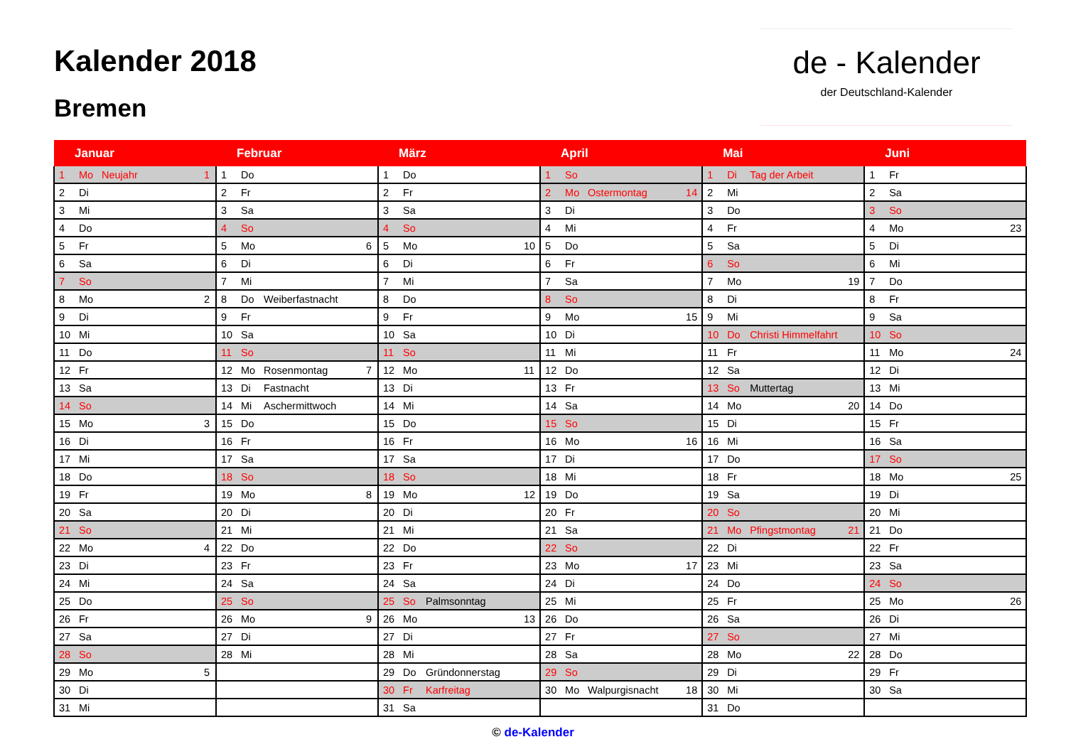Kalender 2018
Bremen
de - Kalender
der Deutschland-Kalender
| Januar | | | | Februar | | | | März | | | | April | | | | Mai | | | | Juni | | | |
| --- | --- | --- | --- | --- | --- | --- | --- | --- | --- | --- | --- | --- | --- | --- | --- | --- | --- | --- | --- | --- | --- | --- | --- |
| 1 | Mo | Neujahr | 1 | 1 | Do | | | 1 | Do | | | 1 | So | | | 1 | Di | Tag der Arbeit | | 1 | Fr | | |
| 2 | Di | | | 2 | Fr | | | 2 | Fr | | | 2 | Mo | Ostermontag | 14 | 2 | Mi | | | 2 | Sa | | |
| 3 | Mi | | | 3 | Sa | | | 3 | Sa | | | 3 | Di | | | 3 | Do | | | 3 | So | | |
| 4 | Do | | | 4 | So | | | 4 | So | | | 4 | Mi | | | 4 | Fr | | | 4 | Mo | | 23 |
| 5 | Fr | | | 5 | Mo | | 6 | 5 | Mo | | 10 | 5 | Do | | | 5 | Sa | | | 5 | Di | | |
| 6 | Sa | | | 6 | Di | | | 6 | Di | | | 6 | Fr | | | 6 | So | | | 6 | Mi | | |
| 7 | So | | | 7 | Mi | | | 7 | Mi | | | 7 | Sa | | | 7 | Mo | | 19 | 7 | Do | | |
| 8 | Mo | | 2 | 8 | Do | Weiberfastnacht | | 8 | Do | | | 8 | So | | | 8 | Di | | | 8 | Fr | | |
| 9 | Di | | | 9 | Fr | | | 9 | Fr | | | 9 | Mo | | 15 | 9 | Mi | | | 9 | Sa | | |
| 10 | Mi | | | 10 | Sa | | | 10 | Sa | | | 10 | Di | | | 10 | Do | Christi Himmelfahrt | | 10 | So | | |
| 11 | Do | | | 11 | So | | | 11 | So | | | 11 | Mi | | | 11 | Fr | | | 11 | Mo | | 24 |
| 12 | Fr | | | 12 | Mo | Rosenmontag | 7 | 12 | Mo | | 11 | 12 | Do | | | 12 | Sa | | | 12 | Di | | |
| 13 | Sa | | | 13 | Di | Fastnacht | | 13 | Di | | | 13 | Fr | | | 13 | So | Muttertag | | 13 | Mi | | |
| 14 | So | | | 14 | Mi | Aschermittwoch | | 14 | Mi | | | 14 | Sa | | | 14 | Mo | | 20 | 14 | Do | | |
| 15 | Mo | | 3 | 15 | Do | | | 15 | Do | | | 15 | So | | | 15 | Di | | | 15 | Fr | | |
| 16 | Di | | | 16 | Fr | | | 16 | Fr | | | 16 | Mo | | 16 | 16 | Mi | | | 16 | Sa | | |
| 17 | Mi | | | 17 | Sa | | | 17 | Sa | | | 17 | Di | | | 17 | Do | | | 17 | So | | |
| 18 | Do | | | 18 | So | | | 18 | So | | | 18 | Mi | | | 18 | Fr | | | 18 | Mo | | 25 |
| 19 | Fr | | | 19 | Mo | | 8 | 19 | Mo | | 12 | 19 | Do | | | 19 | Sa | | | 19 | Di | | |
| 20 | Sa | | | 20 | Di | | | 20 | Di | | | 20 | Fr | | | 20 | So | | | 20 | Mi | | |
| 21 | So | | | 21 | Mi | | | 21 | Mi | | | 21 | Sa | | | 21 | Mo | Pfingstmontag | 21 | 21 | Do | | |
| 22 | Mo | | 4 | 22 | Do | | | 22 | Do | | | 22 | So | | | 22 | Di | | | 22 | Fr | | |
| 23 | Di | | | 23 | Fr | | | 23 | Fr | | | 23 | Mo | | 17 | 23 | Mi | | | 23 | Sa | | |
| 24 | Mi | | | 24 | Sa | | | 24 | Sa | | | 24 | Di | | | 24 | Do | | | 24 | So | | |
| 25 | Do | | | 25 | So | | | 25 | So | Palmsonntag | | 25 | Mi | | | 25 | Fr | | | 25 | Mo | | 26 |
| 26 | Fr | | | 26 | Mo | | 9 | 26 | Mo | | 13 | 26 | Do | | | 26 | Sa | | | 26 | Di | | |
| 27 | Sa | | | 27 | Di | | | 27 | Di | | | 27 | Fr | | | 27 | So | | | 27 | Mi | | |
| 28 | So | | | 28 | Mi | | | 28 | Mi | | | 28 | Sa | | | 28 | Mo | | 22 | 28 | Do | | |
| 29 | Mo | | 5 | | | | | 29 | Do | Gründonnerstag | | 29 | So | | | 29 | Di | | | 29 | Fr | | |
| 30 | Di | | | | | | | 30 | Fr | Karfreitag | | 30 | Mo | Walpurgisnacht | 18 | 30 | Mi | | | 30 | Sa | | |
| 31 | Mi | | | | | | | 31 | Sa | | | | | | | 31 | Do | | | | | | |
© de-Kalender